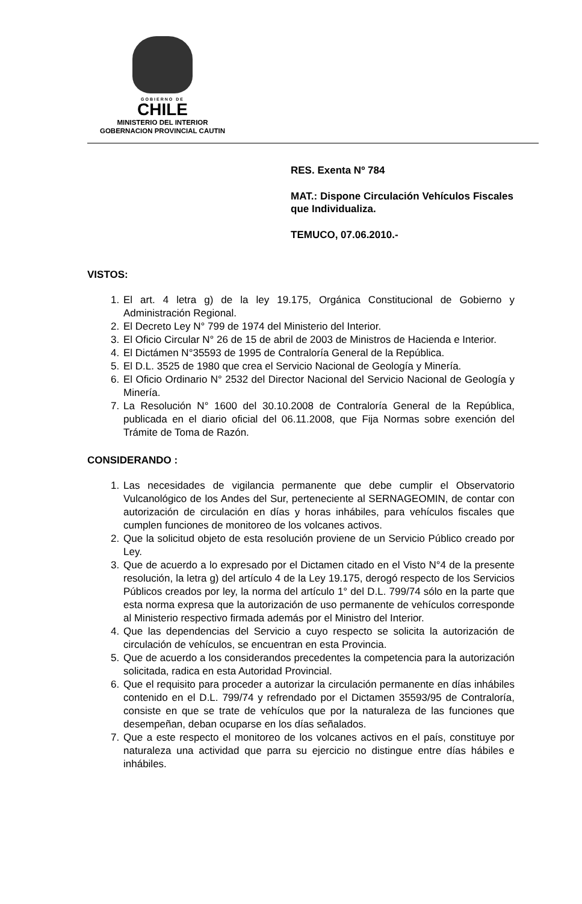GOBIERNO DE
CHILE
MINISTERIO DEL INTERIOR
GOBERNACION PROVINCIAL CAUTIN
RES. Exenta Nº 784
MAT.: Dispone Circulación Vehículos Fiscales que Individualiza.
TEMUCO, 07.06.2010.-
VISTOS:
1. El art. 4 letra g) de la ley 19.175, Orgánica Constitucional de Gobierno y Administración Regional.
2. El Decreto Ley N° 799 de 1974 del Ministerio del Interior.
3. El Oficio Circular N° 26 de 15 de abril de 2003 de Ministros de Hacienda e Interior.
4. El Dictámen N°35593 de 1995 de Contraloría General de la República.
5. El D.L. 3525 de 1980 que crea el Servicio Nacional de Geología y Minería.
6. El Oficio Ordinario N° 2532 del Director Nacional del Servicio Nacional de Geología y Minería.
7. La Resolución N° 1600 del 30.10.2008 de Contraloría General de la República, publicada en el diario oficial del 06.11.2008, que Fija Normas sobre exención del Trámite de Toma de Razón.
CONSIDERANDO :
1. Las necesidades de vigilancia permanente que debe cumplir el Observatorio Vulcanológico de los Andes del Sur, perteneciente al SERNAGEOMIN, de contar con autorización de circulación en días y horas inhábiles, para vehículos fiscales que cumplen funciones de monitoreo de los volcanes activos.
2. Que la solicitud objeto de esta resolución proviene de un Servicio Público creado por Ley.
3. Que de acuerdo a lo expresado por el Dictamen citado en el Visto N°4 de la presente resolución, la letra g) del artículo 4 de la Ley 19.175, derogó respecto de los Servicios Públicos creados por ley, la norma del artículo 1° del D.L. 799/74 sólo en la parte que esta norma expresa que la autorización de uso permanente de vehículos corresponde al Ministerio respectivo firmada además por el Ministro del Interior.
4. Que las dependencias del Servicio a cuyo respecto se solicita la autorización de circulación de vehículos, se encuentran en esta Provincia.
5. Que de acuerdo a los considerandos precedentes la competencia para la autorización solicitada, radica en esta Autoridad Provincial.
6. Que el requisito para proceder a autorizar la circulación permanente en días inhábiles contenido en el D.L. 799/74 y refrendado por el Dictamen 35593/95 de Contraloría, consiste en que se trate de vehículos que por la naturaleza de las funciones que desempeñan, deban ocuparse en los días señalados.
7. Que a este respecto el monitoreo de los volcanes activos en el país, constituye por naturaleza una actividad que parra su ejercicio no distingue entre días hábiles e inhábiles.